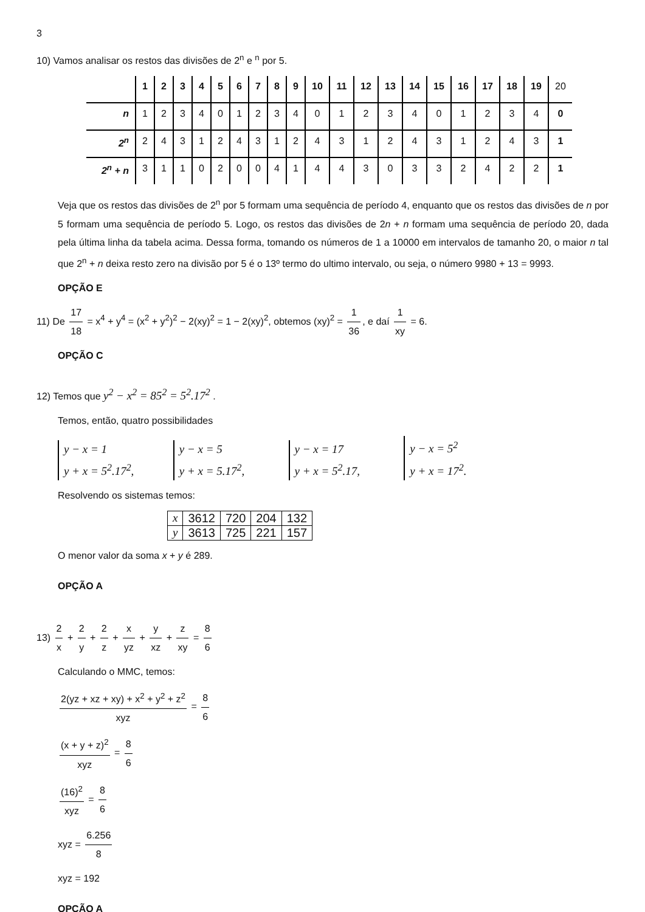3
10) Vamos analisar os restos das divisões de 2<sup>n</sup> e <sup>n</sup> por 5.
| | 1 | 2 | 3 | 4 | 5 | 6 | 7 | 8 | 9 | 10 | 11 | 12 | 13 | 14 | 15 | 16 | 17 | 18 | 19 | 20 |
| n | 1 | 2 | 3 | 4 | 0 | 1 | 2 | 3 | 4 | 0 | 1 | 2 | 3 | 4 | 0 | 1 | 2 | 3 | 4 | 0 |
| 2<sup>n</sup> | 2 | 4 | 3 | 1 | 2 | 4 | 3 | 1 | 2 | 4 | 3 | 1 | 2 | 4 | 3 | 1 | 2 | 4 | 3 | 1 |
| 2<sup>n</sup> + n | 3 | 1 | 1 | 0 | 2 | 0 | 0 | 4 | 1 | 4 | 4 | 3 | 0 | 3 | 3 | 2 | 4 | 2 | 2 | 1 |
Veja que os restos das divisões de 2<sup>n</sup> por 5 formam uma sequência de período 4, enquanto que os restos das divisões de n por 5 formam uma sequência de período 5. Logo, os restos das divisões de 2n + n formam uma sequência de período 20, dada pela última linha da tabela acima. Dessa forma, tomando os números de 1 a 10000 em intervalos de tamanho 20, o maior n tal que 2<sup>n</sup> + n deixa resto zero na divisão por 5 é o 13º termo do ultimo intervalo, ou seja, o número 9980 + 13 = 9993.
OPÇÃO E
11) De 17 18 = x<sup>4</sup> + y<sup>4</sup> = (x<sup>2</sup> + y<sup>2</sup>)<sup>2</sup> − 2(xy)<sup>2</sup> = 1 − 2(xy)<sup>2</sup>, obtemos (xy)<sup>2</sup> = 1 36, e daí 1 xy = 6.
OPÇÃO C
12) Temos que y<sup>2</sup> − x<sup>2</sup> = 85<sup>2</sup> = 5<sup>2</sup>.17<sup>2</sup> .
Temos, então, quatro possibilidades
y − x = 1
y + x = 5<sup>2</sup>.17<sup>2</sup>, y − x = 5
y + x = 5.17<sup>2</sup>, y − x = 17
y + x = 5<sup>2</sup>.17, y − x = 5<sup>2</sup>
y + x = 17<sup>2</sup>.
Resolvendo os sistemas temos:
| x | 3612 | 720 | 204 | 132 |
| y | 3613 | 725 | 221 | 157 |
O menor valor da soma x + y é 289.
OPÇÃO A
13) 2 x + 2 y + 2 z + x yz + y xz + z xy = 8 6
Calculando o MMC, temos:
2(yz + xz + xy) + x<sup>2</sup> + y<sup>2</sup> + z<sup>2</sup> xyz = 8 6
(x + y + z)<sup>2</sup> xyz = 8 6
(16)<sup>2</sup> xyz = 8 6
xyz = 6.256 8
xyz = 192
OPÇÃO A